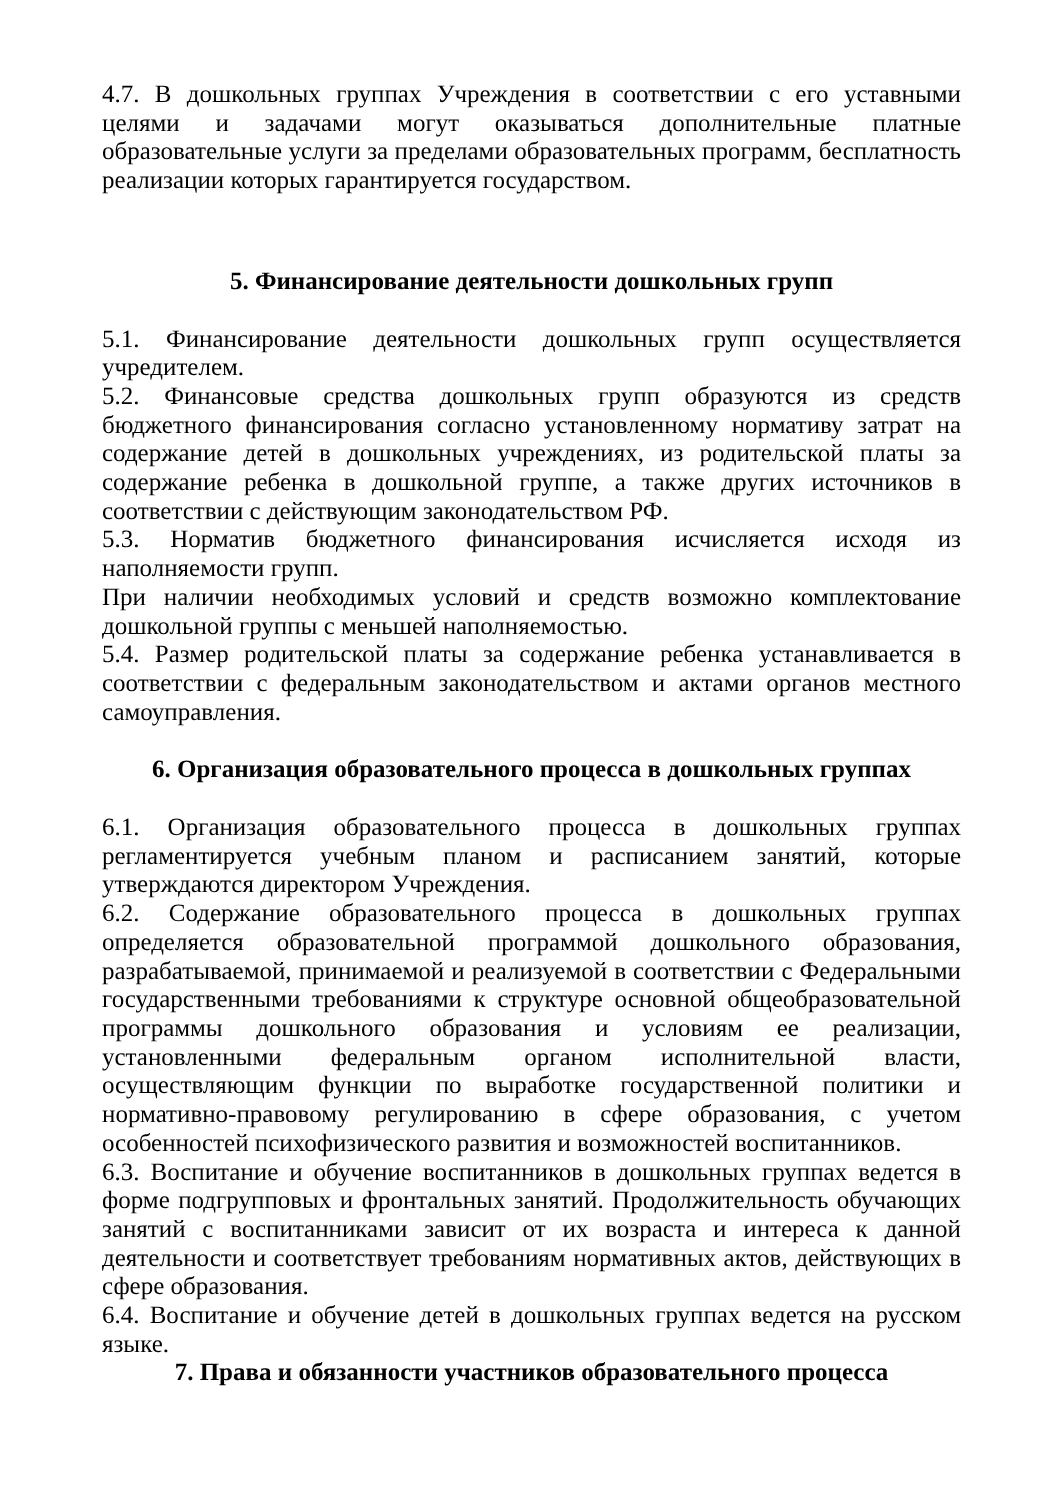4.7. В дошкольных группах Учреждения в соответствии с его уставными целями и задачами могут оказываться дополнительные платные образовательные услуги за пределами образовательных программ, бесплатность реализации которых гарантируется государством.
5. Финансирование деятельности дошкольных групп
5.1. Финансирование деятельности дошкольных групп осуществляется учредителем.
5.2. Финансовые средства дошкольных групп образуются из средств бюджетного финансирования согласно установленному нормативу затрат на содержание детей в дошкольных учреждениях, из родительской платы за содержание ребенка в дошкольной группе, а также других источников в соответствии с действующим законодательством РФ.
5.3. Норматив бюджетного финансирования исчисляется исходя из наполняемости групп.
При наличии необходимых условий и средств возможно комплектование дошкольной группы с меньшей наполняемостью.
5.4. Размер родительской платы за содержание ребенка устанавливается в соответствии с федеральным законодательством и актами органов местного самоуправления.
6. Организация образовательного процесса в дошкольных группах
6.1. Организация образовательного процесса в дошкольных группах регламентируется учебным планом и расписанием занятий, которые утверждаются директором Учреждения.
6.2. Содержание образовательного процесса в дошкольных группах определяется образовательной программой дошкольного образования, разрабатываемой, принимаемой и реализуемой в соответствии с Федеральными государственными требованиями к структуре основной общеобразовательной программы дошкольного образования и условиям ее реализации, установленными федеральным органом исполнительной власти, осуществляющим функции по выработке государственной политики и нормативно-правовому регулированию в сфере образования, с учетом особенностей психофизического развития и возможностей воспитанников.
6.3. Воспитание и обучение воспитанников в дошкольных группах ведется в форме подгрупповых и фронтальных занятий. Продолжительность обучающих занятий с воспитанниками зависит от их возраста и интереса к данной деятельности и соответствует требованиям нормативных актов, действующих в сфере образования.
6.4. Воспитание и обучение детей в дошкольных группах ведется на русском языке.
7. Права и обязанности участников образовательного процесса